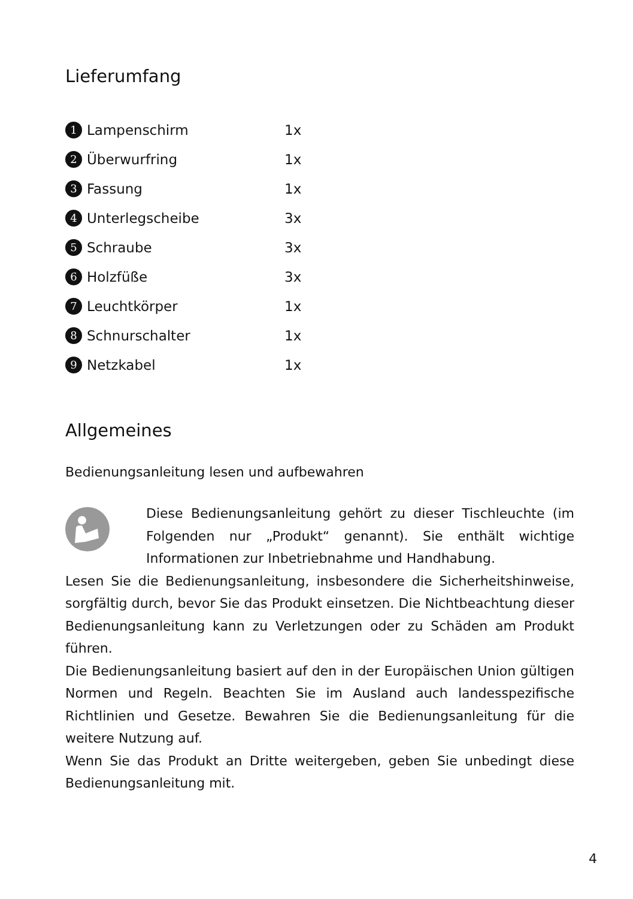Lieferumfang
| 1 | Lampenschirm | 1x |
| 2 | Überwurfring | 1x |
| 3 | Fassung | 1x |
| 4 | Unterlegscheibe | 3x |
| 5 | Schraube | 3x |
| 6 | Holzfüße | 3x |
| 7 | Leuchtkörper | 1x |
| 8 | Schnurschalter | 1x |
| 9 | Netzkabel | 1x |
Allgemeines
Bedienungsanleitung lesen und aufbewahren
Diese Bedienungsanleitung gehört zu dieser Tischleuchte (im Folgenden nur „Produkt“ genannt). Sie enthält wichtige Informationen zur Inbetriebnahme und Handhabung.
Lesen Sie die Bedienungsanleitung, insbesondere die Sicherheitshinweise, sorgfältig durch, bevor Sie das Produkt einsetzen. Die Nichtbeachtung dieser Bedienungsanleitung kann zu Verletzungen oder zu Schäden am Produkt führen.
Die Bedienungsanleitung basiert auf den in der Europäischen Union gültigen Normen und Regeln. Beachten Sie im Ausland auch landesspezifische Richtlinien und Gesetze. Bewahren Sie die Bedienungsanleitung für die weitere Nutzung auf.
Wenn Sie das Produkt an Dritte weitergeben, geben Sie unbedingt diese Bedienungsanleitung mit.
4